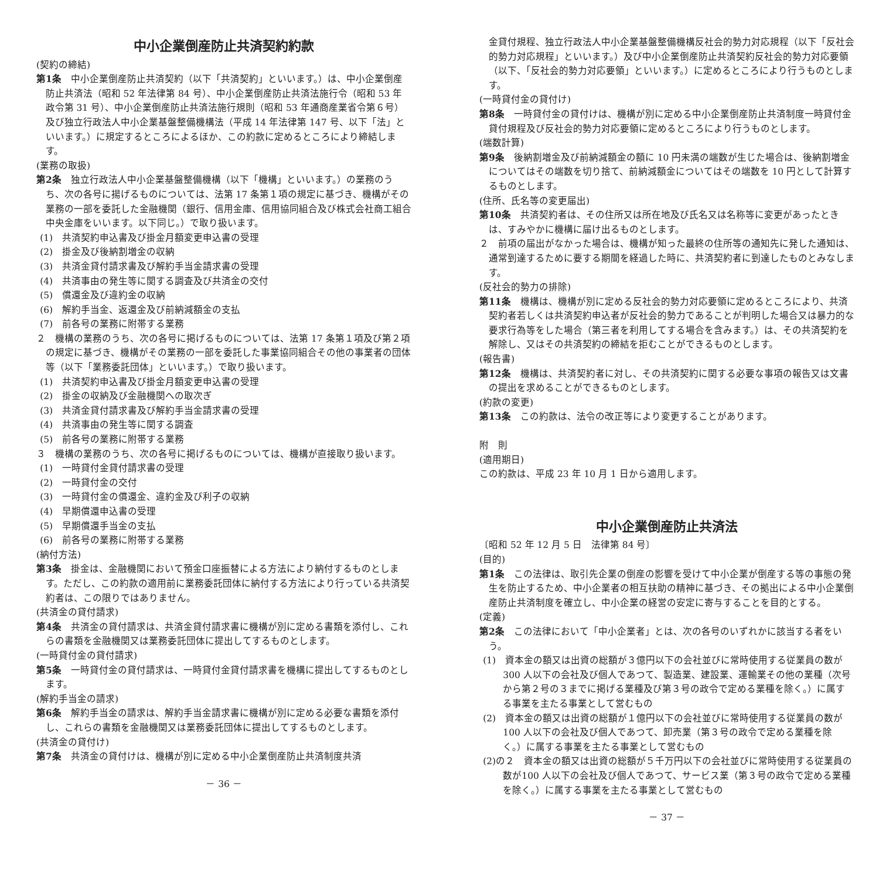中小企業倒産防止共済契約約款
(契約の締結)
第1条　中小企業倒産防止共済契約（以下「共済契約」といいます。）は、中小企業倒産防止共済法（昭和 52 年法律第 84 号）、中小企業倒産防止共済法施行令（昭和 53 年政令第 31 号）、中小企業倒産防止共済法施行規則（昭和 53 年通商産業省令第６号）及び独立行政法人中小企業基盤整備機構法（平成 14 年法律第 147 号、以下「法」といいます。）に規定するところによるほか、この約款に定めるところにより締結します。
(業務の取扱)
第2条　独立行政法人中小企業基盤整備機構（以下「機構」といいます。）の業務のうち、次の各号に揚げるものについては、法第 17 条第１項の規定に基づき、機構がその業務の一部を委託した金融機関（銀行、信用金庫、信用協同組合及び株式会社商工組合中央金庫をいいます。以下同じ。）で取り扱います。
(1)　共済契約申込書及び掛金月額変更申込書の受理
(2)　掛金及び後納割増金の収納
(3)　共済金貸付請求書及び解約手当金請求書の受理
(4)　共済事由の発生等に関する調査及び共済金の交付
(5)　償還金及び違約金の収納
(6)　解約手当金、返還金及び前納減額金の支払
(7)　前各号の業務に附帯する業務
２　機構の業務のうち、次の各号に掲げるものについては、法第 17 条第１項及び第２項の規定に基づき、機構がその業務の一部を委託した事業協同組合その他の事業者の団体等（以下「業務委託団体」といいます。）で取り扱います。
(1)　共済契約申込書及び掛金月額変更申込書の受理
(2)　掛金の収納及び金融機関への取次ぎ
(3)　共済金貸付請求書及び解約手当金請求書の受理
(4)　共済事由の発生等に関する調査
(5)　前各号の業務に附帯する業務
３　機構の業務のうち、次の各号に掲げるものについては、機構が直接取り扱います。
(1)　一時貸付金貸付請求書の受理
(2)　一時貸付金の交付
(3)　一時貸付金の償還金、違約金及び利子の収納
(4)　早期償還申込書の受理
(5)　早期償還手当金の支払
(6)　前各号の業務に附帯する業務
(納付方法)
第3条　掛金は、金融機関において預金口座振替による方法により納付するものとします。ただし、この約款の適用前に業務委託団体に納付する方法により行っている共済契約者は、この限りではありません。
(共済金の貸付請求)
第4条　共済金の貸付請求は、共済金貸付請求書に機構が別に定める書類を添付し、これらの書類を金融機関又は業務委託団体に提出してするものとします。
(一時貸付金の貸付請求)
第5条　一時貸付金の貸付請求は、一時貸付金貸付請求書を機構に提出してするものとします。
(解約手当金の請求)
第6条　解約手当金の請求は、解約手当金請求書に機構が別に定める必要な書類を添付し、これらの書類を金融機関又は業務委託団体に提出してするものとします。
(共済金の貸付け)
第7条　共済金の貸付けは、機構が別に定める中小企業倒産防止共済制度共済
－ 36 －
金貸付規程、独立行政法人中小企業基盤整備機構反社会的勢力対応規程（以下「反社会的勢力対応規程」といいます。）及び中小企業倒産防止共済契約反社会的勢力対応要領（以下、「反社会的勢力対応要領」といいます。）に定めるところにより行うものとします。
(一時貸付金の貸付け)
第8条　一時貸付金の貸付けは、機構が別に定める中小企業倒産防止共済制度一時貸付金貸付規程及び反社会的勢力対応要領に定めるところにより行うものとします。
(端数計算)
第9条　後納割増金及び前納減額金の額に 10 円未満の端数が生じた場合は、後納割増金についてはその端数を切り捨て、前納減額金についてはその端数を 10 円として計算するものとします。
(住所、氏名等の変更届出)
第10条　共済契約者は、その住所又は所在地及び氏名又は名称等に変更があったときは、すみやかに機構に届け出るものとします。
２　前項の届出がなかった場合は、機構が知った最終の住所等の通知先に発した通知は、通常到達するために要する期間を経過した時に、共済契約者に到達したものとみなします。
(反社会的勢力の排除)
第11条　機構は、機構が別に定める反社会的勢力対応要領に定めるところにより、共済契約者若しくは共済契約申込者が反社会的勢力であることが判明した場合又は暴力的な要求行為等をした場合（第三者を利用してする場合を含みます。）は、その共済契約を解除し、又はその共済契約の締結を拒むことができるものとします。
(報告書)
第12条　機構は、共済契約者に対し、その共済契約に関する必要な事項の報告又は文書の提出を求めることができるものとします。
(約款の変更)
第13条　この約款は、法令の改正等により変更することがあります。
附　則
(適用期日)
この約款は、平成 23 年 10 月 1 日から適用します。
中小企業倒産防止共済法
〔昭和 52 年 12 月 5 日　法律第 84 号〕
(目的)
第1条　この法律は、取引先企業の倒産の影響を受けて中小企業が倒産する等の事態の発生を防止するため、中小企業者の相互扶助の精神に基づき、その拠出による中小企業倒産防止共済制度を確立し、中小企業の経営の安定に寄与することを目的とする。
(定義)
第2条　この法律において「中小企業者」とは、次の各号のいずれかに該当する者をいう。
(1)　資本金の額又は出資の総額が３億円以下の会社並びに常時使用する従業員の数が300 人以下の会社及び個人であつて、製造業、建設業、運輸業その他の業種（次号から第２号の３までに掲げる業種及び第３号の政令で定める業種を除く。）に属する事業を主たる事業として営むもの
(2)　資本金の額又は出資の総額が１億円以下の会社並びに常時使用する従業員の数が100 人以下の会社及び個人であつて、卸売業（第３号の政令で定める業種を除く。）に属する事業を主たる事業として営むもの
(2)の２　資本金の額又は出資の総額が５千万円以下の会社並びに常時使用する従業員の数が100 人以下の会社及び個人であつて、サービス業（第３号の政令で定める業種を除く。）に属する事業を主たる事業として営むもの
－ 37 －